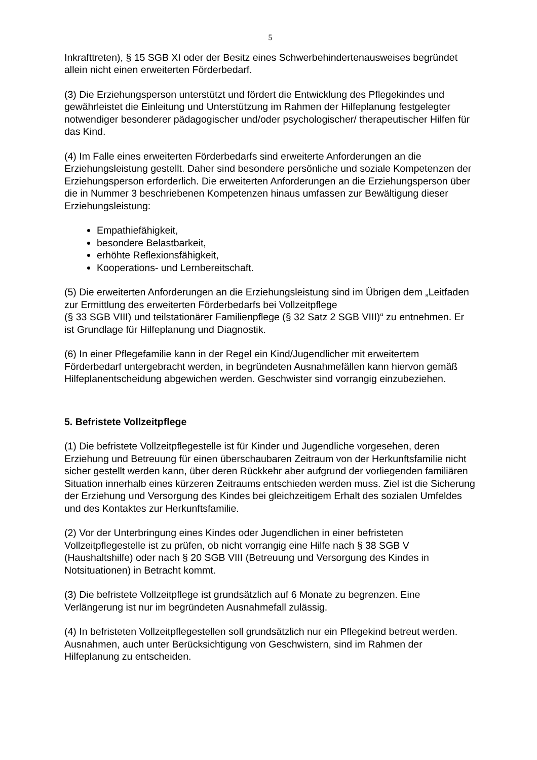5
Inkrafttreten), § 15 SGB XI oder der Besitz eines Schwerbehindertenausweises begründet allein nicht einen erweiterten Förderbedarf.
(3) Die Erziehungsperson unterstützt und fördert die Entwicklung des Pflegekindes und gewährleistet die Einleitung und Unterstützung im Rahmen der Hilfeplanung festgelegter notwendiger besonderer pädagogischer und/oder psychologischer/ therapeutischer Hilfen für das Kind.
(4) Im Falle eines erweiterten Förderbedarfs sind erweiterte Anforderungen an die Erziehungsleistung gestellt. Daher sind besondere persönliche und soziale Kompetenzen der Erziehungsperson erforderlich. Die erweiterten Anforderungen an die Erziehungsperson über die in Nummer 3 beschriebenen Kompetenzen hinaus umfassen zur Bewältigung dieser Erziehungsleistung:
Empathiefähigkeit,
besondere Belastbarkeit,
erhöhte Reflexionsfähigkeit,
Kooperations- und Lernbereitschaft.
(5) Die erweiterten Anforderungen an die Erziehungsleistung sind im Übrigen dem „Leitfaden zur Ermittlung des erweiterten Förderbedarfs bei Vollzeitpflege
(§ 33 SGB VIII) und teilstationärer Familienpflege (§ 32 Satz 2 SGB VIII)“ zu entnehmen. Er ist Grundlage für Hilfeplanung und Diagnostik.
(6) In einer Pflegefamilie kann in der Regel ein Kind/Jugendlicher mit erweitertem Förderbedarf untergebracht werden, in begründeten Ausnahmefällen kann hiervon gemäß Hilfeplanentscheidung abgewichen werden. Geschwister sind vorrangig einzubeziehen.
5. Befristete Vollzeitpflege
(1) Die befristete Vollzeitpflegestelle ist für Kinder und Jugendliche vorgesehen, deren Erziehung und Betreuung für einen überschaubaren Zeitraum von der Herkunftsfamilie nicht sicher gestellt werden kann, über deren Rückkehr aber aufgrund der vorliegenden familiären Situation innerhalb eines kürzeren Zeitraums entschieden werden muss. Ziel ist die Sicherung der Erziehung und Versorgung des Kindes bei gleichzeitigem Erhalt des sozialen Umfeldes und des Kontaktes zur Herkunftsfamilie.
(2) Vor der Unterbringung eines Kindes oder Jugendlichen in einer befristeten Vollzeitpflegestelle ist zu prüfen, ob nicht vorrangig eine Hilfe nach § 38 SGB V (Haushaltshilfe) oder nach § 20 SGB VIII (Betreuung und Versorgung des Kindes in Notsituationen) in Betracht kommt.
(3) Die befristete Vollzeitpflege ist grundsätzlich auf 6 Monate zu begrenzen. Eine Verlängerung ist nur im begründeten Ausnahmefall zulässig.
(4) In befristeten Vollzeitpflegestellen soll grundsätzlich nur ein Pflegekind betreut werden. Ausnahmen, auch unter Berücksichtigung von Geschwistern, sind im Rahmen der Hilfeplanung zu entscheiden.